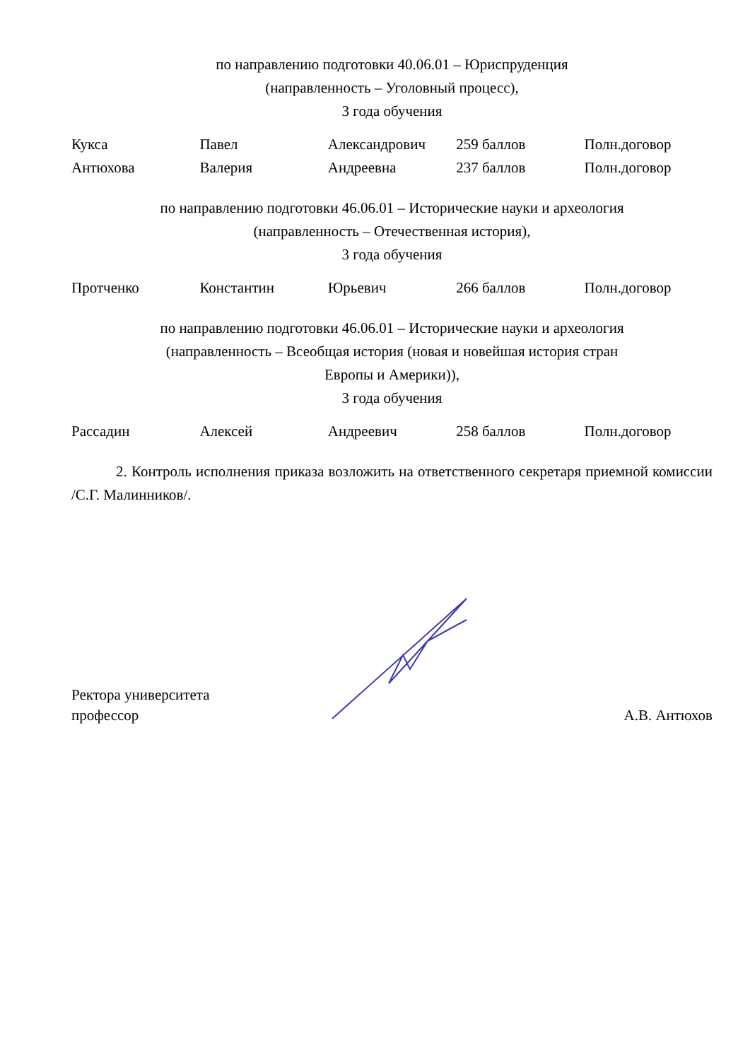по направлению подготовки 40.06.01 – Юриспруденция
(направленность – Уголовный процесс),
3 года обучения
| Кукса | Павел | Александрович | 259 баллов | Полн.договор |
| Антюхова | Валерия | Андреевна | 237 баллов | Полн.договор |
по направлению подготовки 46.06.01 – Исторические науки и археология
(направленность – Отечественная история),
3 года обучения
| Протченко | Константин | Юрьевич | 266 баллов | Полн.договор |
по направлению подготовки 46.06.01 – Исторические науки и археология
(направленность – Всеобщая история (новая и новейшая история стран
Европы и Америки)),
3 года обучения
| Рассадин | Алексей | Андреевич | 258 баллов | Полн.договор |
2. Контроль исполнения приказа возложить на ответственного секретаря приемной комиссии /С.Г. Малинников/.
Ректора университета
профессор
А.В. Антюхов